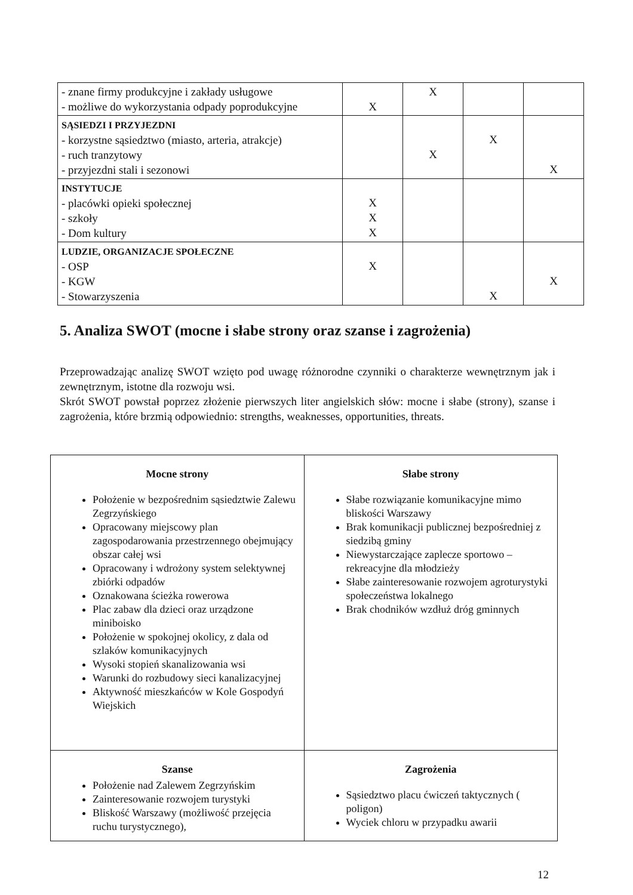| - znane firmy produkcyjne i zakłady usługowe - możliwe do wykorzystania odpady poprodukcyjne | X | X | | |
| SĄSIEDZI I PRZYJEZDNI - korzystne sąsiedztwo (miasto, arteria, atrakcje) - ruch tranzytowy - przyjezdni stali i sezonowi | | X | X | X |
| INSTYTUCJE - placówki opieki społecznej - szkoły - Dom kultury | X X X | | | |
| LUDZIE, ORGANIZACJE SPOŁECZNE - OSP - KGW - Stowarzyszenia | X | | X | X |
5. Analiza SWOT (mocne i słabe strony oraz szanse i zagrożenia)
Przeprowadzając analizę SWOT wzięto pod uwagę różnorodne czynniki o charakterze wewnętrznym jak i zewnętrznym, istotne dla rozwoju wsi.
Skrót SWOT powstał poprzez złożenie pierwszych liter angielskich słów: mocne i słabe (strony), szanse i zagrożenia, które brzmią odpowiednio: strengths, weaknesses, opportunities, threats.
| Mocne strony Położenie w bezpośrednim sąsiedztwie Zalewu Zegrzyńskiego Opracowany miejscowy plan zagospodarowania przestrzennego obejmujący obszar całej wsi Opracowany i wdrożony system selektywnej zbiórki odpadów Oznakowana ścieżka rowerowa Plac zabaw dla dzieci oraz urządzone miniboisko Położenie w spokojnej okolicy, z dala od szlaków komunikacyjnych Wysoki stopień skanalizowania wsi Warunki do rozbudowy sieci kanalizacyjnej Aktywność mieszkańców w Kole Gospodyń Wiejskich | Słabe strony Słabe rozwiązanie komunikacyjne mimo bliskości Warszawy Brak komunikacji publicznej bezpośredniej z siedzibą gminy Niewystarczające zaplecze sportowo – rekreacyjne dla młodzieży Słabe zainteresowanie rozwojem agroturystyki społeczeństwa lokalnego Brak chodników wzdłuż dróg gminnych |
| Szanse Położenie nad Zalewem Zegrzyńskim Zainteresowanie rozwojem turystyki Bliskość Warszawy (możliwość przejęcia ruchu turystycznego), | Zagrożenia Sąsiedztwo placu ćwiczeń taktycznych ( poligon) Wyciek chloru w przypadku awarii |
12